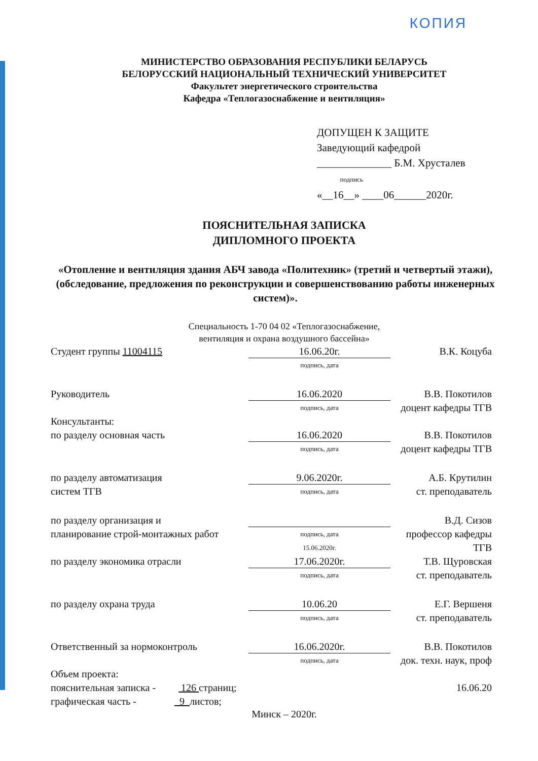КОПИЯ
МИНИСТЕРСТВО ОБРАЗОВАНИЯ РЕСПУБЛИКИ БЕЛАРУСЬ
БЕЛОРУССКИЙ НАЦИОНАЛЬНЫЙ ТЕХНИЧЕСКИЙ УНИВЕРСИТЕТ
Факультет энергетического строительства
Кафедра «Теплогазоснабжение и вентиляция»
ДОПУЩЕН К ЗАЩИТЕ
Заведующий кафедрой
______________ Б.М. Хрусталев
подпись
«__16__» ____06______2020г.
ПОЯСНИТЕЛЬНАЯ ЗАПИСКА
ДИПЛОМНОГО ПРОЕКТА
«Отопление и вентиляция здания АБЧ завода «Политехник» (третий и четвертый этажи), (обследование, предложения по реконструкции и совершенствованию работы инженерных систем)».
Специальность 1-70 04 02 «Теплогазоснабжение,
вентиляция и охрана воздушного бассейна»
Студент группы 11004115
16.06.20г.
подпись, дата
В.К. Коцуба
Руководитель
16.06.2020
подпись, дата
В.В. Покотилов
доцент кафедры ТГВ
Консультанты:
по разделу основная часть
16.06.2020
подпись, дата
В.В. Покотилов
доцент кафедры ТГВ
по разделу автоматизация
систем ТГВ
9.06.2020г.
подпись, дата
А.Б. Крутилин
ст. преподаватель
по разделу организация и
планирование строй-монтажных работ
подпись, дата
15.06.2020г.
В.Д. Сизов
профессор кафедры ТГВ
по разделу экономика отрасли
17.06.2020г.
подпись, дата
Т.В. Щуровская
ст. преподаватель
по разделу охрана труда
10.06.20
подпись, дата
Е.Г. Вершеня
ст. преподаватель
Ответственный за нормоконтроль
16.06.2020г.
подпись, дата
В.В. Покотилов
док. техн. наук, проф
Объем проекта:
пояснительная записка - 126 страниц;
графическая часть - 9 листов;
16.06.20
Минск – 2020г.